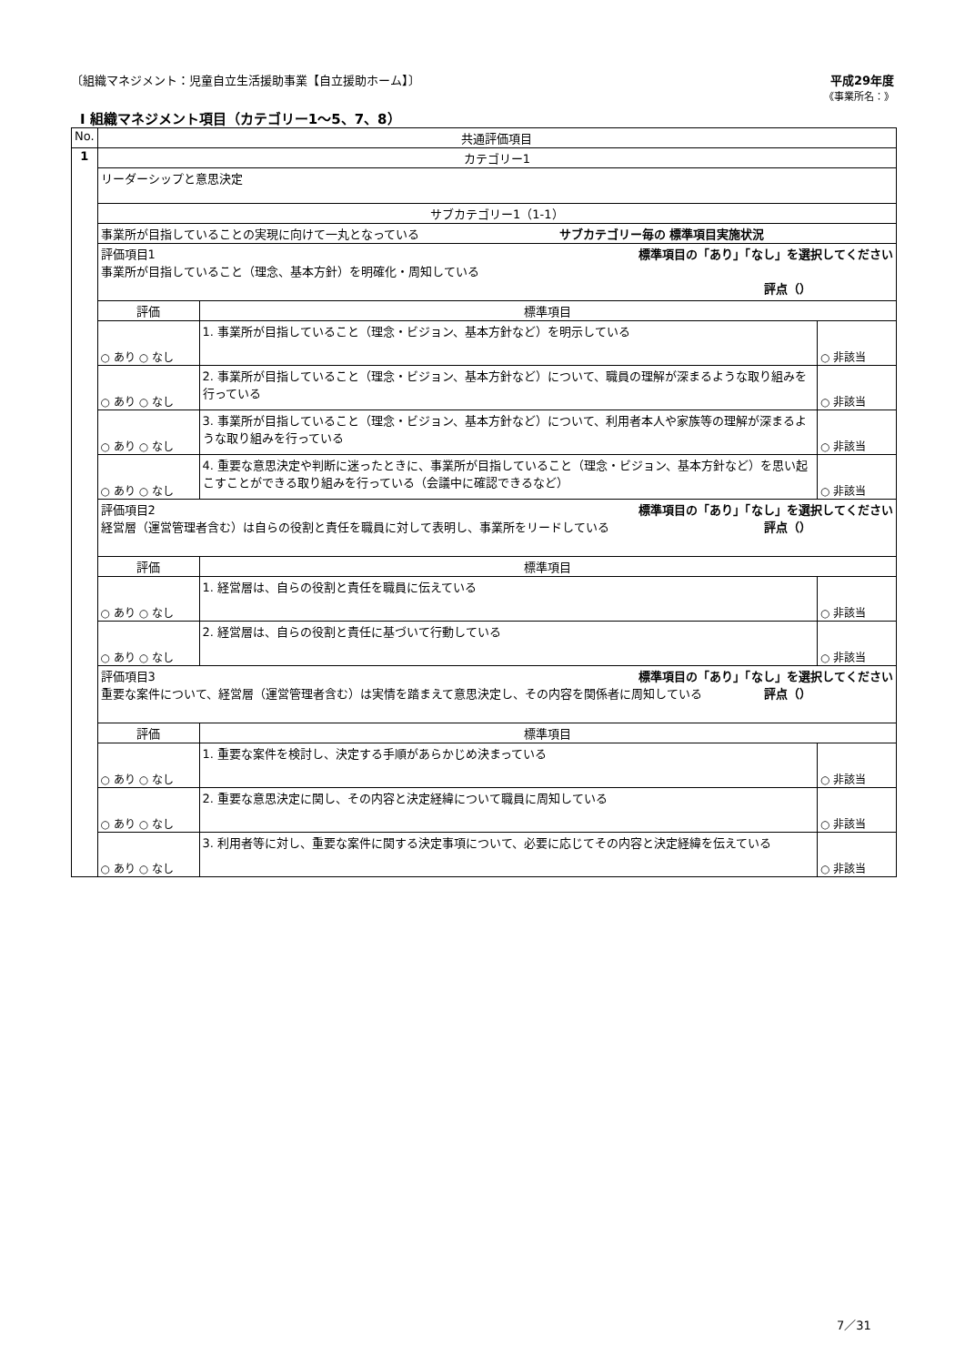〔組織マネジメント：児童自立生活援助事業【自立援助ホーム】〕
平成29年度
《事業所名：》
Ⅰ 組織マネジメント項目（カテゴリー1～5、7、8）
| No. | 共通評価項目 | | |
| --- | --- | --- | --- |
| 1 | カテゴリー1 | | |
| | リーダーシップと意思決定 | | |
| | サブカテゴリー1（1-1） | | |
| | 事業所が目指していることの実現に向けて一丸となっている サブカテゴリー毎の 標準項目実施状況 | | |
| | 評価項目1 標準項目の「あり」「なし」を選択してください 事業所が目指していること（理念、基本方針）を明確化・周知している 評点（） | | |
| | 評価 | 標準項目 | |
| | ○ あり ○ なし | 1. 事業所が目指していること（理念・ビジョン、基本方針など）を明示している | ○ 非該当 |
| | ○ あり ○ なし | 2. 事業所が目指していること（理念・ビジョン、基本方針など）について、職員の理解が深まるような取り組みを行っている | ○ 非該当 |
| | ○ あり ○ なし | 3. 事業所が目指していること（理念・ビジョン、基本方針など）について、利用者本人や家族等の理解が深まるような取り組みを行っている | ○ 非該当 |
| | ○ あり ○ なし | 4. 重要な意思決定や判断に迷ったときに、事業所が目指していること（理念・ビジョン、基本方針など）を思い起こすことができる取り組みを行っている（会議中に確認できるなど） | ○ 非該当 |
| | 評価項目2 標準項目の「あり」「なし」を選択してください 経営層（運営管理者含む）は自らの役割と責任を職員に対して表明し、事業所をリードしている 評点（） | | |
| | 評価 | 標準項目 | |
| | ○ あり ○ なし | 1. 経営層は、自らの役割と責任を職員に伝えている | ○ 非該当 |
| | ○ あり ○ なし | 2. 経営層は、自らの役割と責任に基づいて行動している | ○ 非該当 |
| | 評価項目3 標準項目の「あり」「なし」を選択してください 重要な案件について、経営層（運営管理者含む）は実情を踏まえて意思決定し、その内容を関係者に周知している 評点（） | | |
| | 評価 | 標準項目 | |
| | ○ あり ○ なし | 1. 重要な案件を検討し、決定する手順があらかじめ決まっている | ○ 非該当 |
| | ○ あり ○ なし | 2. 重要な意思決定に関し、その内容と決定経緯について職員に周知している | ○ 非該当 |
| | ○ あり ○ なし | 3. 利用者等に対し、重要な案件に関する決定事項について、必要に応じてその内容と決定経緯を伝えている | ○ 非該当 |
7／31